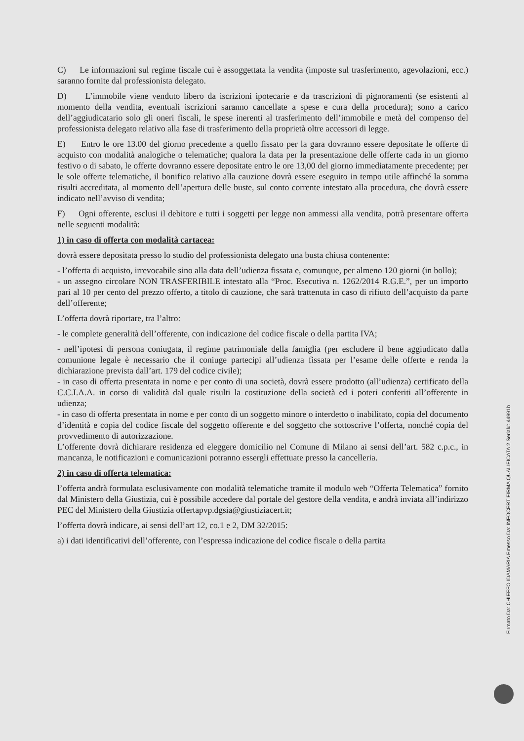C) Le informazioni sul regime fiscale cui è assoggettata la vendita (imposte sul trasferimento, agevolazioni, ecc.) saranno fornite dal professionista delegato.
D) L’immobile viene venduto libero da iscrizioni ipotecarie e da trascrizioni di pignoramenti (se esistenti al momento della vendita, eventuali iscrizioni saranno cancellate a spese e cura della procedura); sono a carico dell’aggiudicatario solo gli oneri fiscali, le spese inerenti al trasferimento dell’immobile e metà del compenso del professionista delegato relativo alla fase di trasferimento della proprietà oltre accessori di legge.
E) Entro le ore 13.00 del giorno precedente a quello fissato per la gara dovranno essere depositate le offerte di acquisto con modalità analogiche o telematiche; qualora la data per la presentazione delle offerte cada in un giorno festivo o di sabato, le offerte dovranno essere depositate entro le ore 13,00 del giorno immediatamente precedente; per le sole offerte telematiche, il bonifico relativo alla cauzione dovrà essere eseguito in tempo utile affinché la somma risulti accreditata, al momento dell’apertura delle buste, sul conto corrente intestato alla procedura, che dovrà essere indicato nell’avviso di vendita;
F) Ogni offerente, esclusi il debitore e tutti i soggetti per legge non ammessi alla vendita, potrà presentare offerta nelle seguenti modalità:
1) in caso di offerta con modalità cartacea:
dovrà essere depositata presso lo studio del professionista delegato una busta chiusa contenente:
- l’offerta di acquisto, irrevocabile sino alla data dell’udienza fissata e, comunque, per almeno 120 giorni (in bollo);
- un assegno circolare NON TRASFERIBILE intestato alla “Proc. Esecutiva n. 1262/2014 R.G.E.”, per un importo pari al 10 per cento del prezzo offerto, a titolo di cauzione, che sarà trattenuta in caso di rifiuto dell’acquisto da parte dell’offerente;
L’offerta dovrà riportare, tra l’altro:
- le complete generalità dell’offerente, con indicazione del codice fiscale o della partita IVA;
- nell’ipotesi di persona coniugata, il regime patrimoniale della famiglia (per escludere il bene aggiudicato dalla comunione legale è necessario che il coniuge partecipi all’udienza fissata per l’esame delle offerte e renda la dichiarazione prevista dall’art. 179 del codice civile);
- in caso di offerta presentata in nome e per conto di una società, dovrà essere prodotto (all’udienza) certificato della C.C.I.A.A. in corso di validità dal quale risulti la costituzione della società ed i poteri conferiti all’offerente in udienza;
- in caso di offerta presentata in nome e per conto di un soggetto minore o interdetto o inabilitato, copia del documento d’identità e copia del codice fiscale del soggetto offerente e del soggetto che sottoscrive l’offerta, nonché copia del provvedimento di autorizzazione.
L’offerente dovrà dichiarare residenza ed eleggere domicilio nel Comune di Milano ai sensi dell’art. 582 c.p.c., in mancanza, le notificazioni e comunicazioni potranno essergli effettuate presso la cancelleria.
2) in caso di offerta telematica:
l’offerta andrà formulata esclusivamente con modalità telematiche tramite il modulo web “Offerta Telematica” fornito dal Ministero della Giustizia, cui è possibile accedere dal portale del gestore della vendita, e andrà inviata all’indirizzo PEC del Ministero della Giustizia offertapvp.dgsia@giustiziacert.it;
l’offerta dovrà indicare, ai sensi dell’art 12, co.1 e 2, DM 32/2015:
a) i dati identificativi dell’offerente, con l’espressa indicazione del codice fiscale o della partita
Firmato Da: CHIEFFO IDAMARIA Emesso Da: INFOCERT FIRMA QUALIFICATA 2 Serial#: 44991b